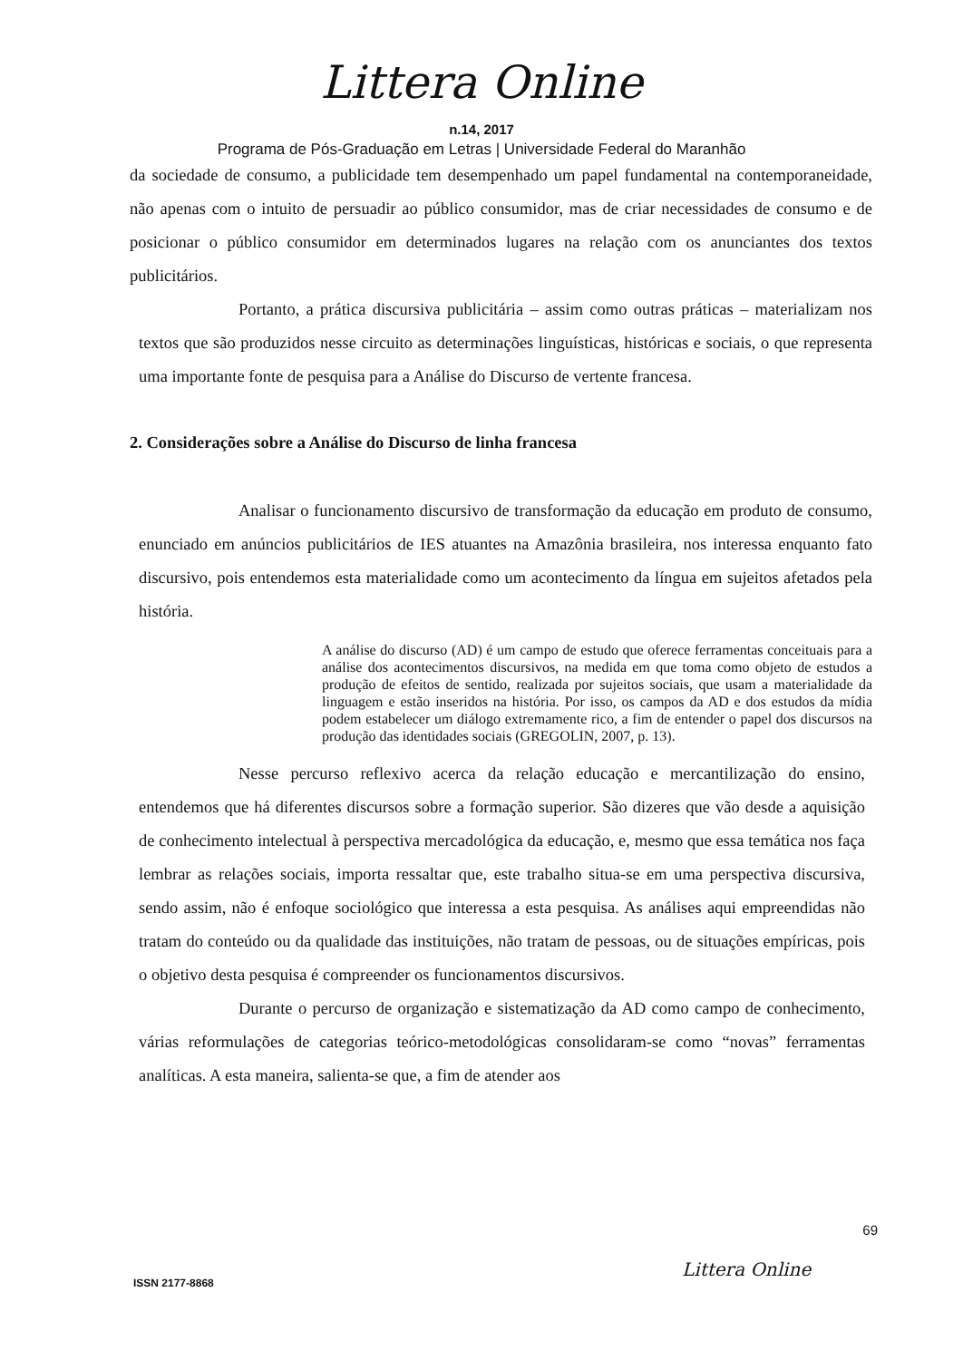Littera Online
n.14, 2017
Programa de Pós-Graduação em Letras | Universidade Federal do Maranhão
da sociedade de consumo, a publicidade tem desempenhado um papel fundamental na contemporaneidade, não apenas com o intuito de persuadir ao público consumidor, mas de criar necessidades de consumo e de posicionar o público consumidor em determinados lugares na relação com os anunciantes dos textos publicitários.
Portanto, a prática discursiva publicitária – assim como outras práticas – materializam nos textos que são produzidos nesse circuito as determinações linguísticas, históricas e sociais, o que representa uma importante fonte de pesquisa para a Análise do Discurso de vertente francesa.
2. Considerações sobre a Análise do Discurso de linha francesa
Analisar o funcionamento discursivo de transformação da educação em produto de consumo, enunciado em anúncios publicitários de IES atuantes na Amazônia brasileira, nos interessa enquanto fato discursivo, pois entendemos esta materialidade como um acontecimento da língua em sujeitos afetados pela história.
A análise do discurso (AD) é um campo de estudo que oferece ferramentas conceituais para a análise dos acontecimentos discursivos, na medida em que toma como objeto de estudos a produção de efeitos de sentido, realizada por sujeitos sociais, que usam a materialidade da linguagem e estão inseridos na história. Por isso, os campos da AD e dos estudos da mídia podem estabelecer um diálogo extremamente rico, a fim de entender o papel dos discursos na produção das identidades sociais (GREGOLIN, 2007, p. 13).
Nesse percurso reflexivo acerca da relação educação e mercantilização do ensino, entendemos que há diferentes discursos sobre a formação superior. São dizeres que vão desde a aquisição de conhecimento intelectual à perspectiva mercadológica da educação, e, mesmo que essa temática nos faça lembrar as relações sociais, importa ressaltar que, este trabalho situa-se em uma perspectiva discursiva, sendo assim, não é enfoque sociológico que interessa a esta pesquisa. As análises aqui empreendidas não tratam do conteúdo ou da qualidade das instituições, não tratam de pessoas, ou de situações empíricas, pois o objetivo desta pesquisa é compreender os funcionamentos discursivos.
Durante o percurso de organização e sistematização da AD como campo de conhecimento, várias reformulações de categorias teórico-metodológicas consolidaram-se como “novas” ferramentas analíticas. A esta maneira, salienta-se que, a fim de atender aos
69
Littera Online
ISSN 2177-8868